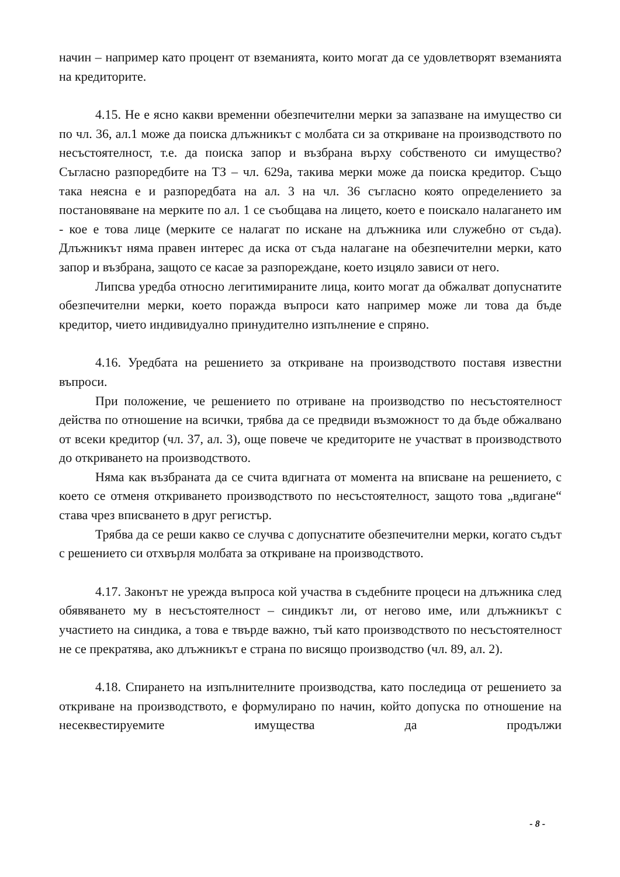начин – например като процент от вземанията, които могат да се удовлетворят вземанията на кредиторите.
4.15. Не е ясно какви временни обезпечителни мерки за запазване на имущество си по чл. 36, ал.1 може да поиска длъжникът с молбата си за откриване на производството по несъстоятелност, т.е. да поиска запор и възбрана върху собственото си имущество? Съгласно разпоредбите на ТЗ – чл. 629а, такива мерки може да поиска кредитор. Също така неясна е и разпоредбата на ал. 3 на чл. 36 съгласно която определението за постановяване на мерките по ал. 1 се съобщава на лицето, което е поискало налагането им - кое е това лице (мерките се налагат по искане на длъжника или служебно от съда). Длъжникът няма правен интерес да иска от съда налагане на обезпечителни мерки, като запор и възбрана, защото се касае за разпореждане, което изцяло зависи от него.
Липсва уредба относно легитимираните лица, които могат да обжалват допуснатите обезпечителни мерки, което поражда въпроси като например може ли това да бъде кредитор, чието индивидуално принудително изпълнение е спряно.
4.16. Уредбата на решението за откриване на производството поставя известни въпроси.
При положение, че решението по отриване на производство по несъстоятелност действа по отношение на всички, трябва да се предвиди възможност то да бъде обжалвано от всеки кредитор (чл. 37, ал. 3), още повече че кредиторите не участват в производството до откриването на производството.
Няма как възбраната да се счита вдигната от момента на вписване на решението, с което се отменя откриването производството по несъстоятелност, защото това „вдигане“ става чрез вписването в друг регистър.
Трябва да се реши какво се случва с допуснатите обезпечителни мерки, когато съдът с решението си отхвърля молбата за откриване на производството.
4.17. Законът не урежда въпроса кой участва в съдебните процеси на длъжника след обявяването му в несъстоятелност – синдикът ли, от негово име, или длъжникът с участието на синдика, а това е твърде важно, тъй като производството по несъстоятелност не се прекратява, ако длъжникът е страна по висящо производство (чл. 89, ал. 2).
4.18. Спирането на изпълнителните производства, като последица от решението за откриване на производството, е формулирано по начин, който допуска по отношение на несеквестируемите имущества да продължи
- 8 -